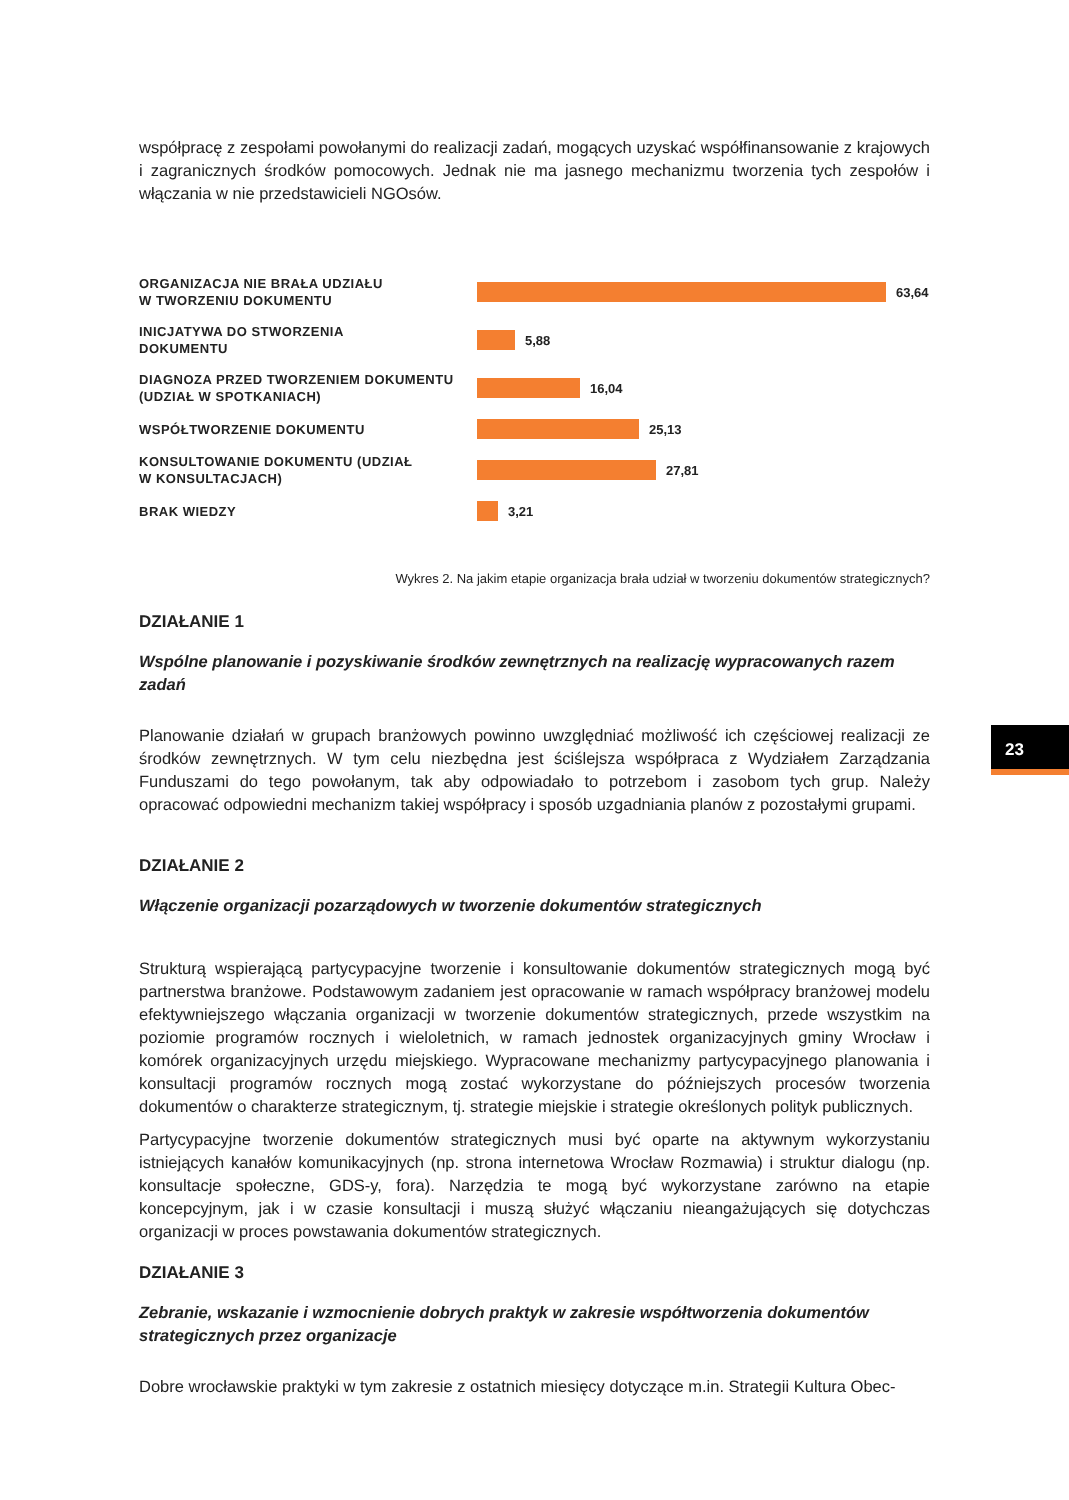współpracę z zespołami powołanymi do realizacji zadań, mogących uzyskać współfinansowanie z krajowych i zagranicznych środków pomocowych. Jednak nie ma jasnego mechanizmu tworzenia tych zespołów i włączania w nie przedstawicieli NGOsów.
ORGANIZACJA NIE BRAŁA UDZIAŁU
W TWORZENIU DOKUMENTU
63,64
INICJATYWA DO STWORZENIA
DOKUMENTU
5,88
DIAGNOZA PRZED TWORZENIEM DOKUMENTU
(UDZIAŁ W SPOTKANIACH)
16,04
WSPÓŁTWORZENIE DOKUMENTU
25,13
KONSULTOWANIE DOKUMENTU (UDZIAŁ
W KONSULTACJACH)
27,81
BRAK WIEDZY
3,21
Wykres 2. Na jakim etapie organizacja brała udział w tworzeniu dokumentów strategicznych?
DZIAŁANIE 1
Wspólne planowanie i pozyskiwanie środków zewnętrznych na realizację wypracowanych razem zadań
Planowanie działań w grupach branżowych powinno uwzględniać możliwość ich częściowej realizacji ze środków zewnętrznych. W tym celu niezbędna jest ściślejsza współpraca z Wydziałem Zarządzania Funduszami do tego powołanym, tak aby odpowiadało to potrzebom i zasobom tych grup. Należy opracować odpowiedni mechanizm takiej współpracy i sposób uzgadniania planów z pozostałymi grupami.
DZIAŁANIE 2
Włączenie organizacji pozarządowych w tworzenie dokumentów strategicznych
Strukturą wspierającą partycypacyjne tworzenie i konsultowanie dokumentów strategicznych mogą być partnerstwa branżowe. Podstawowym zadaniem jest opracowanie w ramach współpracy branżowej modelu efektywniejszego włączania organizacji w tworzenie dokumentów strategicznych, przede wszystkim na poziomie programów rocznych i wieloletnich, w ramach jednostek organizacyjnych gminy Wrocław i komórek organizacyjnych urzędu miejskiego. Wypracowane mechanizmy partycypacyjnego planowania i konsultacji programów rocznych mogą zostać wykorzystane do późniejszych procesów tworzenia dokumentów o charakterze strategicznym, tj. strategie miejskie i strategie określonych polityk publicznych.
Partycypacyjne tworzenie dokumentów strategicznych musi być oparte na aktywnym wykorzystaniu istniejących kanałów komunikacyjnych (np. strona internetowa Wrocław Rozmawia) i struktur dialogu (np. konsultacje społeczne, GDS-y, fora). Narzędzia te mogą być wykorzystane zarówno na etapie koncepcyjnym, jak i w czasie konsultacji i muszą służyć włączaniu nieangażujących się dotychczas organizacji w proces powstawania dokumentów strategicznych.
DZIAŁANIE 3
Zebranie, wskazanie i wzmocnienie dobrych praktyk w zakresie współtworzenia dokumentów strategicznych przez organizacje
Dobre wrocławskie praktyki w tym zakresie z ostatnich miesięcy dotyczące m.in. Strategii Kultura Obec-
23